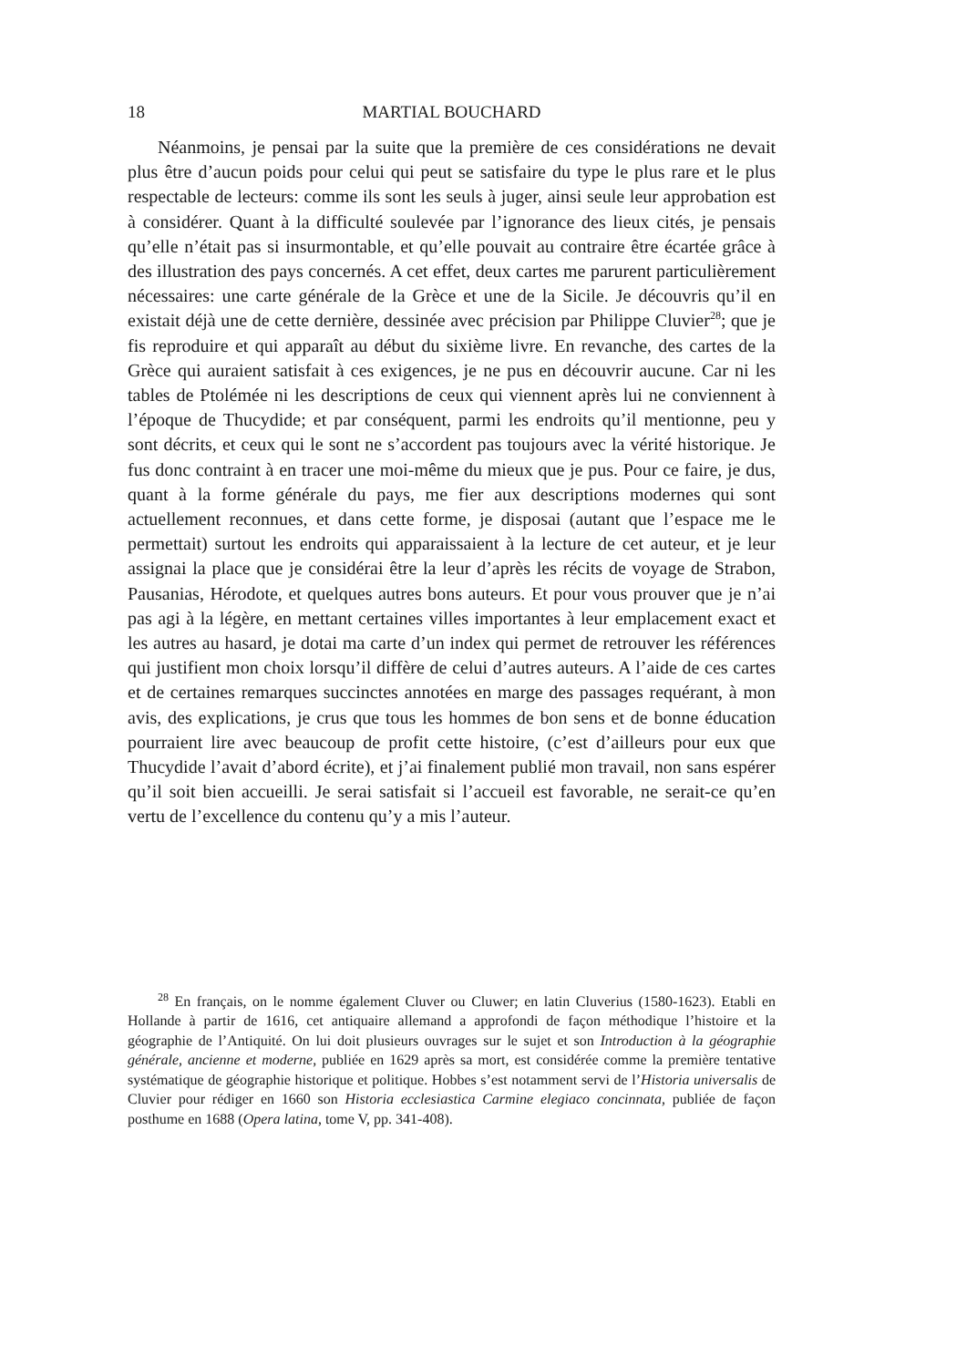18 MARTIAL BOUCHARD
Néanmoins, je pensai par la suite que la première de ces considérations ne devait plus être d’aucun poids pour celui qui peut se satisfaire du type le plus rare et le plus respectable de lecteurs: comme ils sont les seuls à juger, ainsi seule leur approbation est à considérer. Quant à la difficulté soulevée par l’ignorance des lieux cités, je pensais qu’elle n’était pas si insurmontable, et qu’elle pouvait au contraire être écartée grâce à des illustration des pays concernés. A cet effet, deux cartes me parurent particulièrement nécessaires: une carte générale de la Grèce et une de la Sicile. Je découvris qu’il en existait déjà une de cette dernière, dessinée avec précision par Philippe Cluvier<sup>28</sup>; que je fis reproduire et qui apparaît au début du sixième livre. En revanche, des cartes de la Grèce qui auraient satisfait à ces exigences, je ne pus en découvrir aucune. Car ni les tables de Ptolémée ni les descriptions de ceux qui viennent après lui ne conviennent à l’époque de Thucydide; et par conséquent, parmi les endroits qu’il mentionne, peu y sont décrits, et ceux qui le sont ne s’accordent pas toujours avec la vérité historique. Je fus donc contraint à en tracer une moi-même du mieux que je pus. Pour ce faire, je dus, quant à la forme générale du pays, me fier aux descriptions modernes qui sont actuellement reconnues, et dans cette forme, je disposai (autant que l’espace me le permettait) surtout les endroits qui apparaissaient à la lecture de cet auteur, et je leur assignai la place que je considérai être la leur d’après les récits de voyage de Strabon, Pausanias, Hérodote, et quelques autres bons auteurs. Et pour vous prouver que je n’ai pas agi à la légère, en mettant certaines villes importantes à leur emplacement exact et les autres au hasard, je dotai ma carte d’un index qui permet de retrouver les références qui justifient mon choix lorsqu’il diffère de celui d’autres auteurs. A l’aide de ces cartes et de certaines remarques succinctes annotées en marge des passages requérant, à mon avis, des explications, je crus que tous les hommes de bon sens et de bonne éducation pourraient lire avec beaucoup de profit cette histoire, (c’est d’ailleurs pour eux que Thucydide l’avait d’abord écrite), et j’ai finalement publié mon travail, non sans espérer qu’il soit bien accueilli. Je serai satisfait si l’accueil est favorable, ne serait-ce qu’en vertu de l’excellence du contenu qu’y a mis l’auteur.
<sup>28</sup> En français, on le nomme également Cluver ou Cluwer; en latin Cluverius (1580-1623). Etabli en Hollande à partir de 1616, cet antiquaire allemand a approfondi de façon méthodique l’histoire et la géographie de l’Antiquité. On lui doit plusieurs ouvrages sur le sujet et son Introduction à la géographie générale, ancienne et moderne, publiée en 1629 après sa mort, est considérée comme la première tentative systématique de géographie historique et politique. Hobbes s’est notamment servi de l’Historia universalis de Cluvier pour rédiger en 1660 son Historia ecclesiastica Carmine elegiaco concinnata, publiée de façon posthume en 1688 (Opera latina, tome V, pp. 341-408).